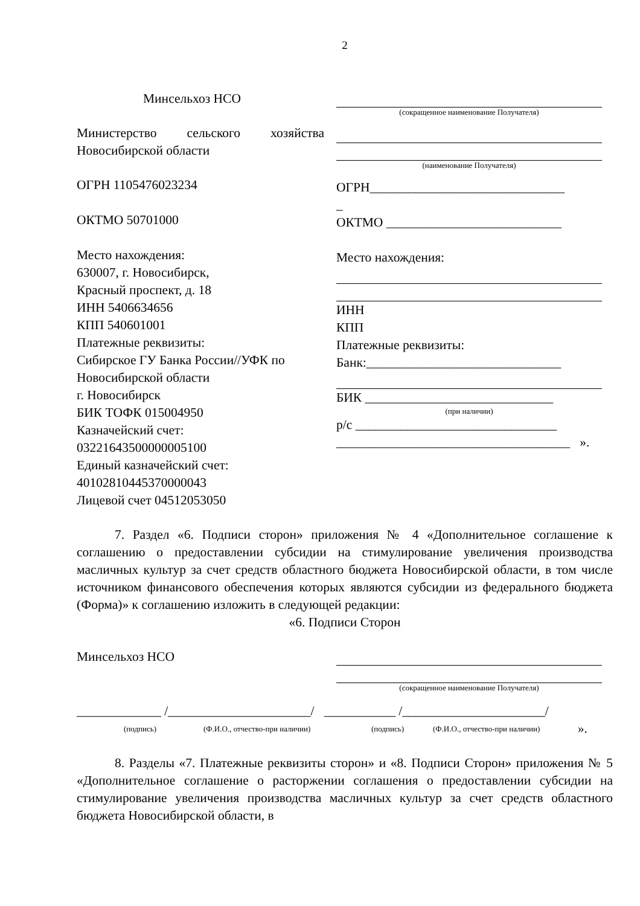2
Минсельхоз НСО
Министерство сельского хозяйства Новосибирской области
ОГРН 1105476023234
ОКТМО 50701000
Место нахождения:
630007, г. Новосибирск,
Красный проспект, д. 18
ИНН 5406634656
КПП 540601001
Платежные реквизиты:
Сибирское ГУ Банка России//УФК по Новосибирской области
г. Новосибирск
БИК ТОФК 015004950
Казначейский счет:
03221643500000005100
Единый казначейский счет:
40102810445370000043
Лицевой счет 04512053050
(сокращенное наименование Получателя)
(наименование Получателя)
ОГРН______________________________
_
ОКТМО ___________________________
Место нахождения:
ИНН
КПП
Платежные реквизиты:
Банк:______________________________
БИК _____________________________
(при наличии)
р/с _______________________________
____________________________________ ».
7. Раздел «6. Подписи сторон» приложения № 4 «Дополнительное соглашение к соглашению о предоставлении субсидии на стимулирование увеличения производства масличных культур за счет средств областного бюджета Новосибирской области, в том числе источником финансового обеспечения которых являются субсидии из федерального бюджета (Форма)» к соглашению изложить в следующей редакции:
«6. Подписи Сторон
Минсельхоз НСО
(сокращенное наименование Получателя)
_____________ /______________________/ ___________ /______________________/
(подпись) (Ф.И.О., отчество-при наличии) (подпись) (Ф.И.О., отчество-при наличии) ».
8. Разделы «7. Платежные реквизиты сторон» и «8. Подписи Сторон» приложения № 5 «Дополнительное соглашение о расторжении соглашения о предоставлении субсидии на стимулирование увеличения производства масличных культур за счет средств областного бюджета Новосибирской области, в